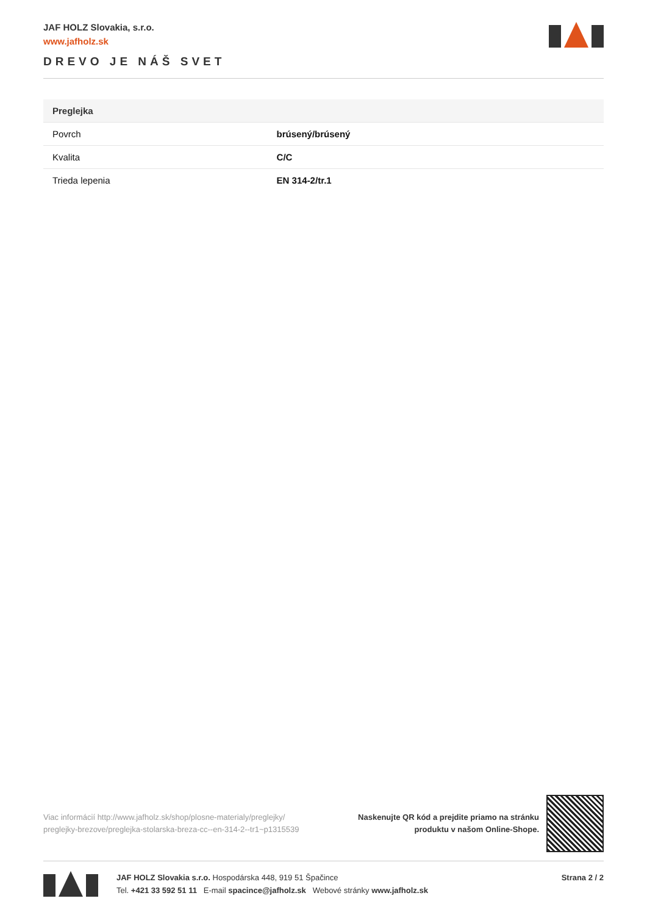JAF HOLZ Slovakia, s.r.o.
www.jafholz.sk
DREVO JE NÁŠ SVET
| Preglejka | |
| --- | --- |
| Povrch | brúsený/brúsený |
| Kvalita | C/C |
| Trieda lepenia | EN 314-2/tr.1 |
Viac informácií http://www.jafholz.sk/shop/plosne-materialy/preglejky/ preglejky-brezove/preglejka-stolarska-breza-cc--en-314-2--tr1~p1315539
Naskenujte QR kód a prejdite priamo na stránku
produktu v našom Online-Shope.
JAF HOLZ Slovakia s.r.o. Hospodárska 448, 919 51 Špačince
Tel. +421 33 592 51 11 E-mail spacince@jafholz.sk Webové stránky www.jafholz.sk
Strana 2 / 2